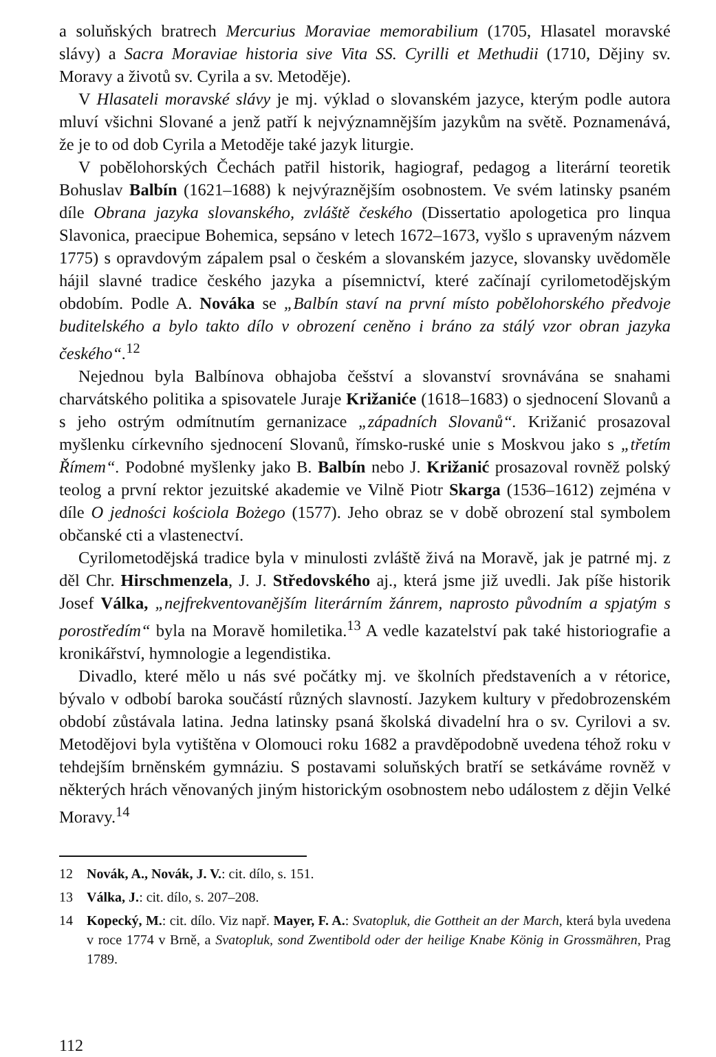a soluňských bratrech Mercurius Moraviae memorabilium (1705, Hlasatel moravské slávy) a Sacra Moraviae historia sive Vita SS. Cyrilli et Methudii (1710, Dějiny sv. Moravy a životů sv. Cyrila a sv. Metoděje).
V Hlasateli moravské slávy je mj. výklad o slovanském jazyce, kterým podle autora mluví všichni Slované a jenž patří k nejvýznamnějším jazykům na světě. Poznamenává, že je to od dob Cyrila a Metoděje také jazyk liturgie.
V pobělohorských Čechách patřil historik, hagiograf, pedagog a literární teoretik Bohuslav Balbín (1621–1688) k nejvýraznějším osobnostem. Ve svém latinsky psaném díle Obrana jazyka slovanského, zvláště českého (Dissertatio apologetica pro linqua Slavonica, praecipue Bohemica, sepsáno v letech 1672–1673, vyšlo s upraveným názvem 1775) s opravdovým zápalem psal o českém a slovanském jazyce, slovansky uvědoměle hájil slavné tradice českého jazyka a písemnictví, které začínají cyrilometodějským obdobím. Podle A. Nováka se „Balbín staví na první místo pobělohorského předvoje buditelského a bylo takto dílo v obrození ceněno i bráno za stálý vzor obran jazyka českého“.<sup>12</sup>
Nejednou byla Balbínova obhajoba češství a slovanství srovnávána se snahami charvátského politika a spisovatele Juraje Križaniće (1618–1683) o sjednocení Slovanů a s jeho ostrým odmítnutím gernanizace „západních Slovanů“. Križanić prosazoval myšlenku církevního sjednocení Slovanů, římsko-ruské unie s Moskvou jako s „třetím Římem“. Podobné myšlenky jako B. Balbín nebo J. Križanić prosazoval rovněž polský teolog a první rektor jezuitské akademie ve Vilně Piotr Skarga (1536–1612) zejména v díle O jedności kościola Bożego (1577). Jeho obraz se v době obrození stal symbolem občanské cti a vlastenectví.
Cyrilometodějská tradice byla v minulosti zvláště živá na Moravě, jak je patrné mj. z děl Chr. Hirschmenzela, J. J. Středovského aj., která jsme již uvedli. Jak píše historik Josef Válka, „nejfrekventovanějším literárním žánrem, naprosto původním a spjatým s porostředím“ byla na Moravě homiletika.<sup>13</sup> A vedle kazatelství pak také historiografie a kronikářství, hymnologie a legendistika.
Divadlo, které mělo u nás své počátky mj. ve školních představeních a v rétorice, bývalo v odbobí baroka součástí různých slavností. Jazykem kultury v předobrozenském období zůstávala latina. Jedna latinsky psaná školská divadelní hra o sv. Cyrilovi a sv. Metodějovi byla vytištěna v Olomouci roku 1682 a pravděpodobně uvedena téhož roku v tehdejším brněnském gymnáziu. S postavami soluňských bratří se setkáváme rovněž v některých hrách věnovaných jiným historickým osobnostem nebo událostem z dějin Velké Moravy.<sup>14</sup>
12 Novák, A., Novák, J. V.: cit. dílo, s. 151.
13 Válka, J.: cit. dílo, s. 207–208.
14 Kopecký, M.: cit. dílo. Viz např. Mayer, F. A.: Svatopluk, die Gottheit an der March, která byla uvedena v roce 1774 v Brně, a Svatopluk, sond Zwentibold oder der heilige Knabe König in Grossmähren, Prag 1789.
112